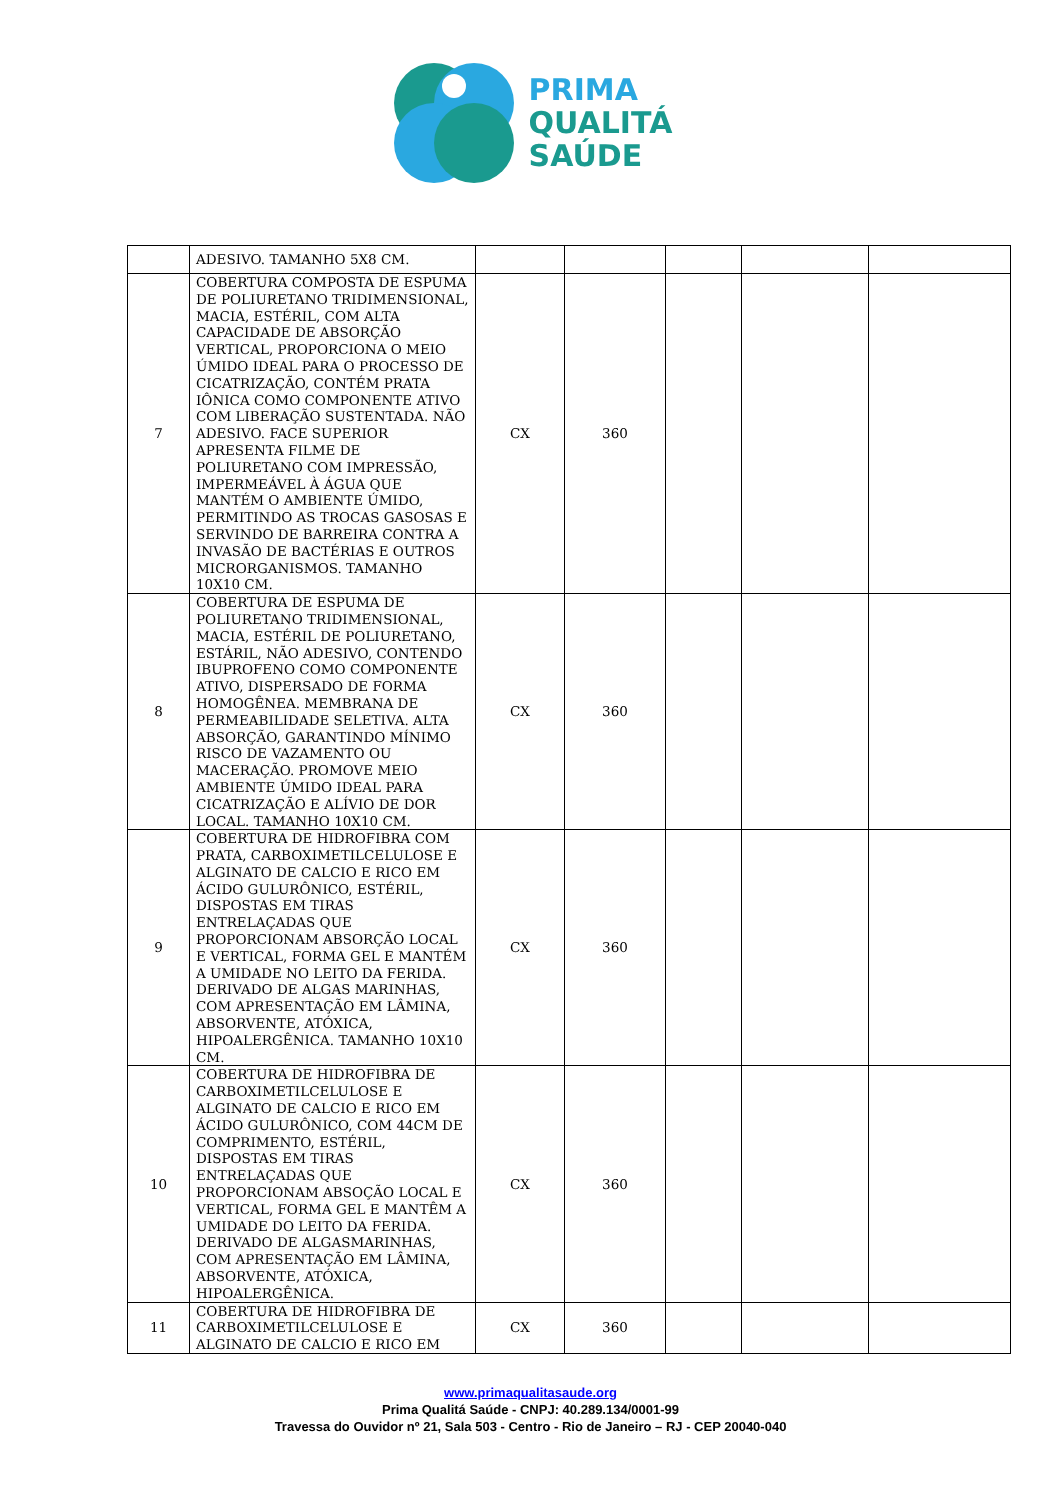PRIMA
QUALITÁ
SAÚDE
| | ADESIVO. TAMANHO 5X8 CM. | | | | | |
| 7 | COBERTURA COMPOSTA DE ESPUMA DE POLIURETANO TRIDIMENSIONAL, MACIA, ESTÉRIL, COM ALTA CAPACIDADE DE ABSORÇÃO VERTICAL, PROPORCIONA O MEIO ÚMIDO IDEAL PARA O PROCESSO DE CICATRIZAÇÃO, CONTÉM PRATA IÔNICA COMO COMPONENTE ATIVO COM LIBERAÇÃO SUSTENTADA. NÃO ADESIVO. FACE SUPERIOR APRESENTA FILME DE POLIURETANO COM IMPRESSÃO, IMPERMEÁVEL À ÁGUA QUE MANTÉM O AMBIENTE ÚMIDO, PERMITINDO AS TROCAS GASOSAS E SERVINDO DE BARREIRA CONTRA A INVASÃO DE BACTÉRIAS E OUTROS MICRORGANISMOS. TAMANHO 10X10 CM. | CX | 360 | | | |
| 8 | COBERTURA DE ESPUMA DE POLIURETANO TRIDIMENSIONAL, MACIA, ESTÉRIL DE POLIURETANO, ESTÁRIL, NÃO ADESIVO, CONTENDO IBUPROFENO COMO COMPONENTE ATIVO, DISPERSADO DE FORMA HOMOGÊNEA. MEMBRANA DE PERMEABILIDADE SELETIVA. ALTA ABSORÇÃO, GARANTINDO MÍNIMO RISCO DE VAZAMENTO OU MACERAÇÃO. PROMOVE MEIO AMBIENTE ÚMIDO IDEAL PARA CICATRIZAÇÃO E ALÍVIO DE DOR LOCAL. TAMANHO 10X10 CM. | CX | 360 | | | |
| 9 | COBERTURA DE HIDROFIBRA COM PRATA, CARBOXIMETILCELULOSE E ALGINATO DE CALCIO E RICO EM ÁCIDO GULURÔNICO, ESTÉRIL, DISPOSTAS EM TIRAS ENTRELAÇADAS QUE PROPORCIONAM ABSORÇÃO LOCAL E VERTICAL, FORMA GEL E MANTÉM A UMIDADE NO LEITO DA FERIDA. DERIVADO DE ALGAS MARINHAS, COM APRESENTAÇÃO EM LÂMINA, ABSORVENTE, ATÓXICA, HIPOALERGÊNICA. TAMANHO 10X10 CM. | CX | 360 | | | |
| 10 | COBERTURA DE HIDROFIBRA DE CARBOXIMETILCELULOSE E ALGINATO DE CALCIO E RICO EM ÁCIDO GULURÔNICO, COM 44CM DE COMPRIMENTO, ESTÉRIL, DISPOSTAS EM TIRAS ENTRELAÇADAS QUE PROPORCIONAM ABSOÇÃO LOCAL E VERTICAL, FORMA GEL E MANTÊM A UMIDADE DO LEITO DA FERIDA. DERIVADO DE ALGASMARINHAS, COM APRESENTAÇÃO EM LÂMINA, ABSORVENTE, ATÓXICA, HIPOALERGÊNICA. | CX | 360 | | | |
| 11 | COBERTURA DE HIDROFIBRA DE CARBOXIMETILCELULOSE E ALGINATO DE CALCIO E RICO EM | CX | 360 | | | |
www.primaqualitasaude.org
Prima Qualitá Saúde - CNPJ: 40.289.134/0001-99
Travessa do Ouvidor nº 21, Sala 503 - Centro - Rio de Janeiro – RJ - CEP 20040-040